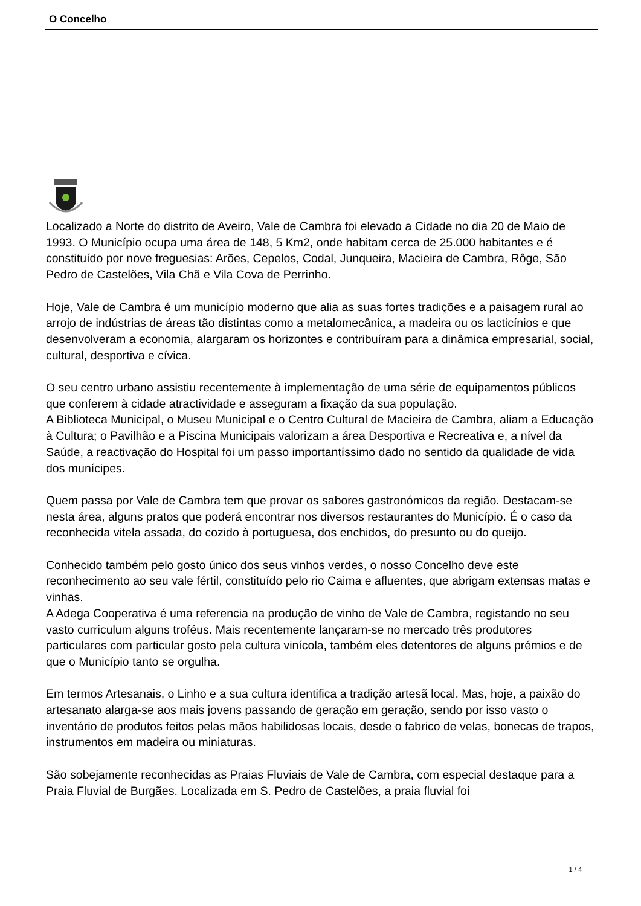O Concelho
Localizado a Norte do distrito de Aveiro, Vale de Cambra foi elevado a Cidade no dia 20 de Maio de 1993. O Município ocupa uma área de 148, 5 Km2, onde habitam cerca de 25.000 habitantes e é constituído por nove freguesias: Arões, Cepelos, Codal, Junqueira, Macieira de Cambra, Rôge, São Pedro de Castelões, Vila Chã e Vila Cova de Perrinho.
Hoje, Vale de Cambra é um município moderno que alia as suas fortes tradições e a paisagem rural ao arrojo de indústrias de áreas tão distintas como a metalomecânica, a madeira ou os lacticínios e que desenvolveram a economia, alargaram os horizontes e contribuíram para a dinâmica empresarial, social, cultural, desportiva e cívica.
O seu centro urbano assistiu recentemente à implementação de uma série de equipamentos públicos que conferem à cidade atractividade e asseguram a fixação da sua população.
A Biblioteca Municipal, o Museu Municipal e o Centro Cultural de Macieira de Cambra, aliam a Educação à Cultura; o Pavilhão e a Piscina Municipais valorizam a área Desportiva e Recreativa e, a nível da Saúde, a reactivação do Hospital foi um passo importantíssimo dado no sentido da qualidade de vida dos munícipes.
Quem passa por Vale de Cambra tem que provar os sabores gastronómicos da região. Destacam-se nesta área, alguns pratos que poderá encontrar nos diversos restaurantes do Município. É o caso da reconhecida vitela assada, do cozido à portuguesa, dos enchidos, do presunto ou do queijo.
Conhecido também pelo gosto único dos seus vinhos verdes, o nosso Concelho deve este reconhecimento ao seu vale fértil, constituído pelo rio Caima e afluentes, que abrigam extensas matas e vinhas.
A Adega Cooperativa é uma referencia na produção de vinho de Vale de Cambra, registando no seu vasto curriculum alguns troféus. Mais recentemente lançaram-se no mercado três produtores particulares com particular gosto pela cultura vinícola, também eles detentores de alguns prémios e de que o Município tanto se orgulha.
Em termos Artesanais, o Linho e a sua cultura identifica a tradição artesã local. Mas, hoje, a paixão do artesanato alarga-se aos mais jovens passando de geração em geração, sendo por isso vasto o inventário de produtos feitos pelas mãos habilidosas locais, desde o fabrico de velas, bonecas de trapos, instrumentos em madeira ou miniaturas.
São sobejamente reconhecidas as Praias Fluviais de Vale de Cambra, com especial destaque para a Praia Fluvial de Burgães. Localizada em S. Pedro de Castelões, a praia fluvial foi
1 / 4